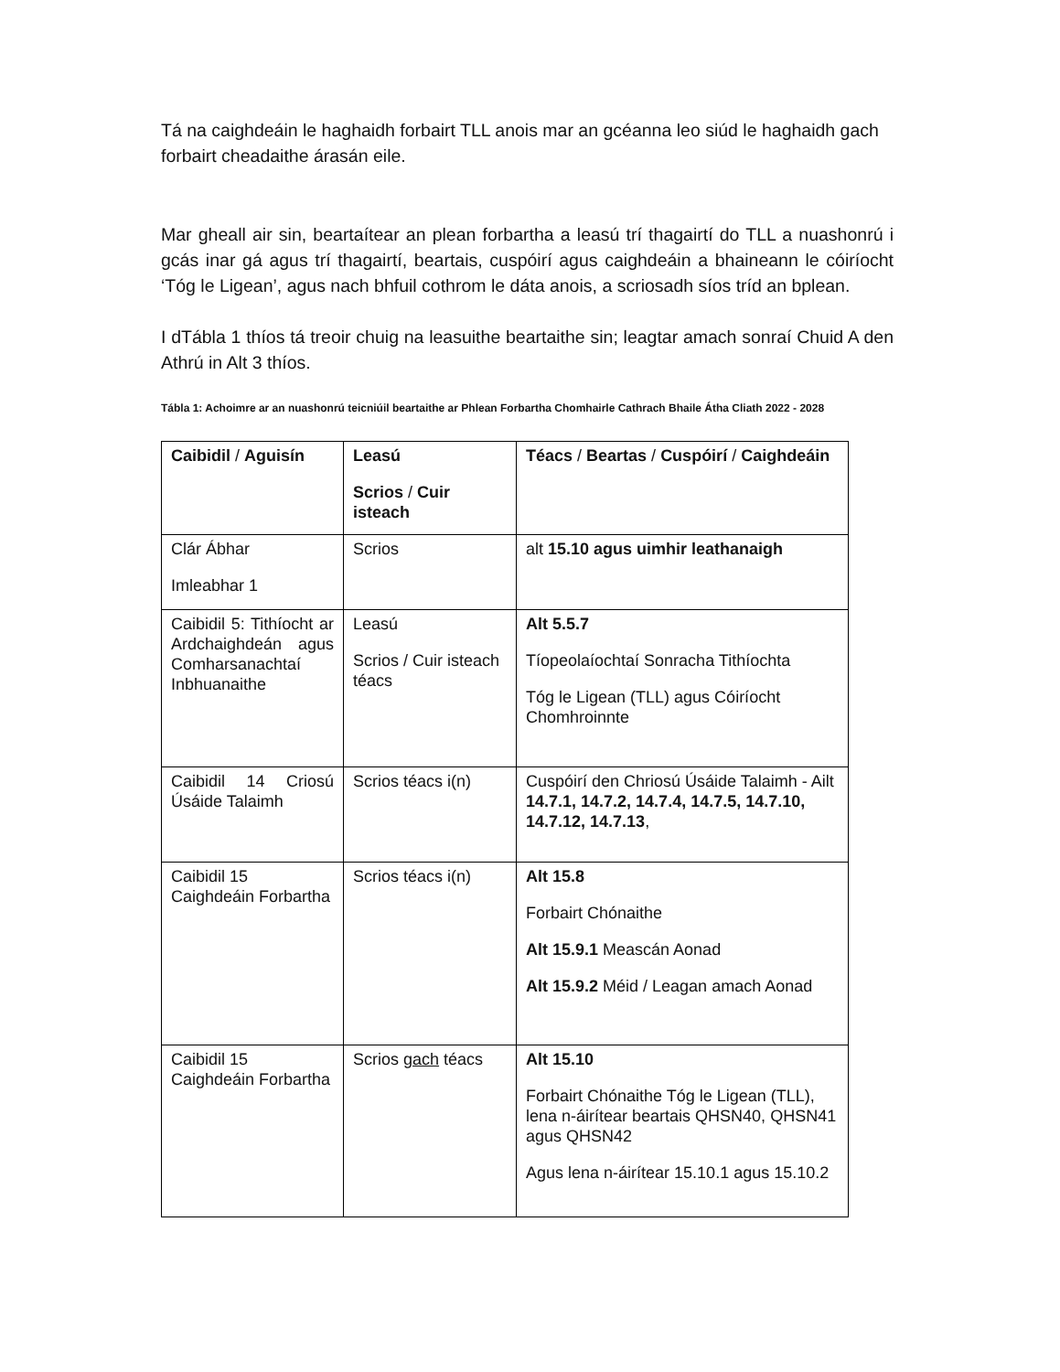Tá na caighdeáin le haghaidh forbairt TLL anois mar an gcéanna leo siúd le haghaidh gach forbairt cheadaithe árasán eile.
Mar gheall air sin, beartaítear an plean forbartha a leasú trí thagairtí do TLL a nuashonrú i gcás inar gá agus trí thagairtí, beartais, cuspóirí agus caighdeáin a bhaineann le cóiríocht ‘Tóg le Ligean’, agus nach bhfuil cothrom le dáta anois, a scriosadh síos tríd an bplean.
I dTábla 1 thíos tá treoir chuig na leasuithe beartaithe sin; leagtar amach sonraí Chuid A den Athrú in Alt 3 thíos.
Tábla 1: Achoimre ar an nuashonrú teicniúil beartaithe ar Phlean Forbartha Chomhairle Cathrach Bhaile Átha Cliath 2022 - 2028
| Caibidil / Aguisín | Leasú Scrios / Cuir isteach | Téacs / Beartas / Cuspóirí / Caighdeáin |
| Clár Ábhar Imleabhar 1 | Scrios | alt 15.10 agus uimhir leathanaigh |
| Caibidil 5: Tithíocht ar Ardchaighdeán agus Comharsanachtaí Inbhuanaithe | Leasú Scrios / Cuir isteach téacs | Alt 5.5.7 Tíopeolaíochtaí Sonracha Tithíochta Tóg le Ligean (TLL) agus Cóiríocht Chomhroinnte |
| Caibidil 14 Criosú Úsáide Talaimh | Scrios téacs i(n) | Cuspóirí den Chriosú Úsáide Talaimh - Ailt 14.7.1, 14.7.2, 14.7.4, 14.7.5, 14.7.10, 14.7.12, 14.7.13 , |
| Caibidil 15 Caighdeáin Forbartha | Scrios téacs i(n) | Alt 15.8 Forbairt Chónaithe Alt 15.9.1 Meascán Aonad Alt 15.9.2 Méid / Leagan amach Aonad |
| Caibidil 15 Caighdeáin Forbartha | Scrios gach téacs | Alt 15.10 Forbairt Chónaithe Tóg le Ligean (TLL), lena n-áirítear beartais QHSN40, QHSN41 agus QHSN42 Agus lena n-áirítear 15.10.1 agus 15.10.2 |